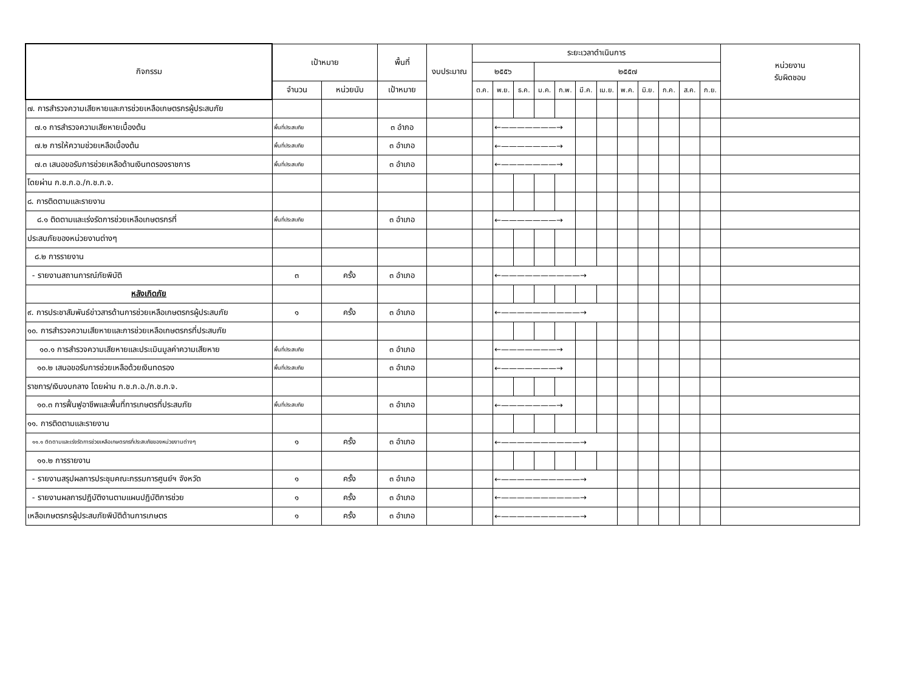| กิจกรรม | เป้าหมาย | | พื้นที่ | งบประมาณ | ระยะเวลาดำเนินการ | | | | | | | | | | | | หน่วยงาน รับผิดชอบ |
| --- | --- | --- | --- | --- | --- | --- | --- | --- | --- | --- | --- | --- | --- | --- | --- | --- | --- |
| | | | | | ๒๕๕๖ | | | ๒๕๕๗ | | | | | | | | | |
| | จำนวน | หน่วยนับ | เป้าหมาย | | ต.ค. | พ.ย. | ธ.ค. | ม.ค. | ก.พ. | มี.ค. | เม.ย. | พ.ค. | มิ.ย. | ก.ค. | ส.ค. | ก.ย. | |
| ๗. การสำรวจความเสียหายและการช่วยเหลือเกษตรกรผู้ประสบภัย | | | | | | | | | | | | | | | | | |
| ๗.๑ การสำรวจความเสียหายเบื้องต้น | พื้นที่ประสบภัย | | ๓ อำภอ | | | ←———————→ | | | | | | | | | | | |
| ๗.๒ การให้ความช่วยเหลือเบื้องต้น | พื้นที่ประสบภัย | | ๓ อำเภอ | | | ←———————→ | | | | | | | | | | | |
| ๗.๓ เสนอขอรับการช่วยเหลือด้านเงินทดรองราชการ | พื้นที่ประสบภัย | | ๓ อำเภอ | | | ←———————→ | | | | | | | | | | | |
| โดยผ่าน ก.ช.ภ.อ./ก.ช.ภ.จ. | | | | | | | | | | | | | | | | | |
| ๘. การติดตามและรายงาน | | | | | | | | | | | | | | | | | |
| ๘.๑ ติดตามและเร่งรัดการช่วยเหลือเกษตรกรที่ | พื้นที่ประสบภัย | | ๓ อำเภอ | | | ←———————→ | | | | | | | | | | | |
| ประสบภัยของหน่วยงานต่างๆ | | | | | | | | | | | | | | | | | |
| ๘.๒ การรายงาน | | | | | | | | | | | | | | | | | |
| - รายงานสถานการณ์ภัยพิบัติ | ๓ | ครั้ง | ๓ อำเภอ | | | ←——————————→ | | | | | | | | | | | |
| หลังเกิดภัย | | | | | | | | | | | | | | | | | |
| ๙. การประชาสัมพันธ์ข่าวสารด้านการช่วยเหลือเกษตรกรผู้ประสบภัย | ๑ | ครั้ง | ๓ อำเภอ | | | ←——————————→ | | | | | | | | | | | |
| ๑๐. การสำรวจความเสียหายและการช่วยเหลือเกษตรกรที่ประสบภัย | | | | | | | | | | | | | | | | | |
| ๑๐.๑ การสำรวจความเสียหายและประเมินมูลค่าความเสียหาย | พื้นที่ประสบภัย | | ๓ อำเภอ | | | ←———————→ | | | | | | | | | | | |
| ๑๐.๒ เสนอขอรับการช่วยเหลือด้วยเงินทดรอง | พื้นที่ประสบภัย | | ๓ อำเภอ | | | ←———————→ | | | | | | | | | | | |
| ราชการ/เงินงบกลาง โดยผ่าน ก.ช.ภ.อ./ก.ช.ภ.จ. | | | | | | | | | | | | | | | | | |
| ๑๐.๓ การฟื้นฟูอาชีพและพื้นที่การเกษตรที่ประสบภัย | พื้นที่ประสบภัย | | ๓ อำเภอ | | | ←———————→ | | | | | | | | | | | |
| ๑๑. การติดตามและรายงาน | | | | | | | | | | | | | | | | | |
| ๑๑.๑ ติดตามและเร่งรัดการช่วยเหลือเกษตรกรที่ประสบภัยของหน่วยงานต่างๆ | ๑ | ครั้ง | ๓ อำเภอ | | | ←——————————→ | | | | | | | | | | | |
| ๑๑.๒ การรายงาน | | | | | | | | | | | | | | | | | |
| - รายงานสรุปผลการประชุมคณะกรรมการศูนย์ฯ จังหวัด | ๑ | ครั้ง | ๓ อำเภอ | | | ←——————————→ | | | | | | | | | | | |
| - รายงานผลการปฏิบัติงานตามแผนปฏิบัติการช่วย | ๑ | ครั้ง | ๓ อำเภอ | | | ←——————————→ | | | | | | | | | | | |
| เหลือเกษตรกรผู้ประสบภัยพิบัติด้านการเกษตร | ๑ | ครั้ง | ๓ อำเภอ | | | ←——————————→ | | | | | | | | | | | |